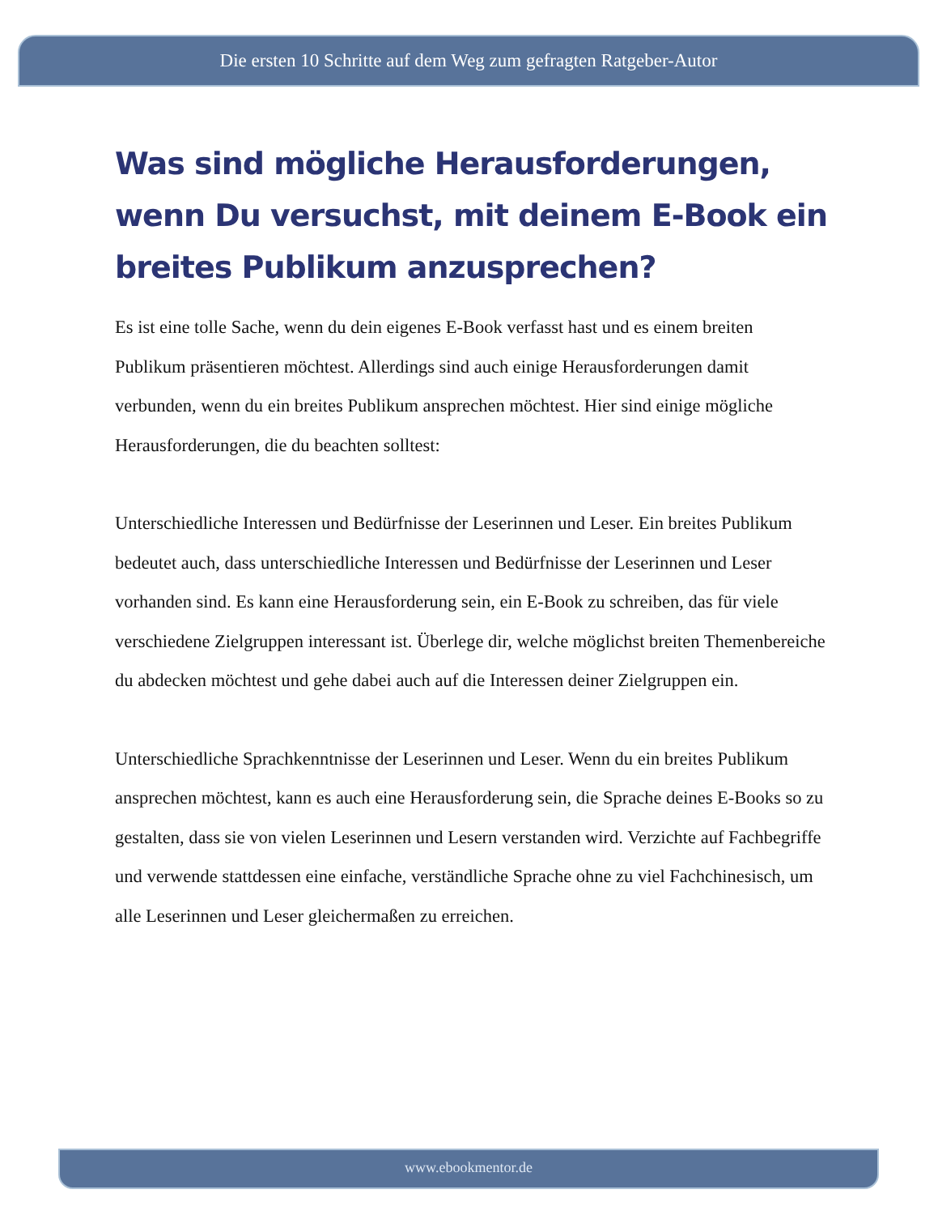Die ersten 10 Schritte auf dem Weg zum gefragten Ratgeber-Autor
Was sind mögliche Herausforderungen, wenn Du versuchst, mit deinem E-Book ein breites Publikum anzusprechen?
Es ist eine tolle Sache, wenn du dein eigenes E-Book verfasst hast und es einem breiten Publikum präsentieren möchtest. Allerdings sind auch einige Herausforderungen damit verbunden, wenn du ein breites Publikum ansprechen möchtest. Hier sind einige mögliche Herausforderungen, die du beachten solltest:
Unterschiedliche Interessen und Bedürfnisse der Leserinnen und Leser. Ein breites Publikum bedeutet auch, dass unterschiedliche Interessen und Bedürfnisse der Leserinnen und Leser vorhanden sind. Es kann eine Herausforderung sein, ein E-Book zu schreiben, das für viele verschiedene Zielgruppen interessant ist. Überlege dir, welche möglichst breiten Themenbereiche du abdecken möchtest und gehe dabei auch auf die Interessen deiner Zielgruppen ein.
Unterschiedliche Sprachkenntnisse der Leserinnen und Leser. Wenn du ein breites Publikum ansprechen möchtest, kann es auch eine Herausforderung sein, die Sprache deines E-Books so zu gestalten, dass sie von vielen Leserinnen und Lesern verstanden wird. Verzichte auf Fachbegriffe und verwende stattdessen eine einfache, verständliche Sprache ohne zu viel Fachchinesisch, um alle Leserinnen und Leser gleichermaßen zu erreichen.
www.ebookmentor.de